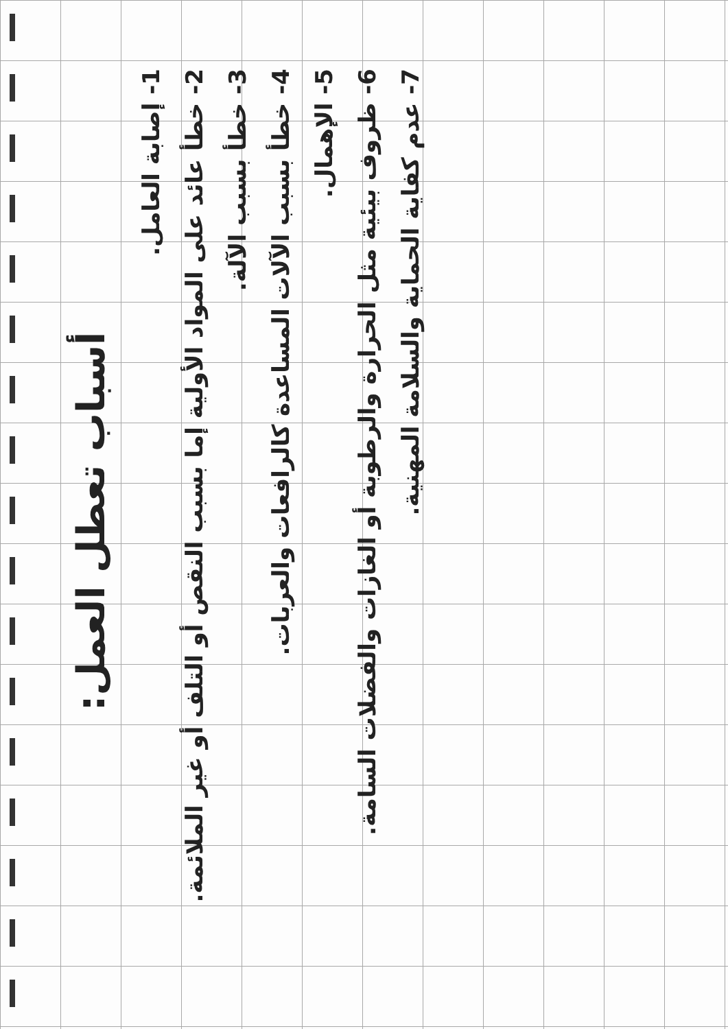أسباب تعطل العمل:
1- إصابة العامل.
2- خطأ عائد على المواد الأولية إما بسبب النقص أو التلف أو غير الملائمة.
3- خطأ بسبب الآلة.
4- خطأ بسبب الآلات المساعدة كالرافعات والعربات.
5- الإهمال.
6- ظروف بيئية مثل الحرارة والرطوبة أو الغازات والفضلات السامة.
7- عدم كفاية الحماية والسلامة المهنية.